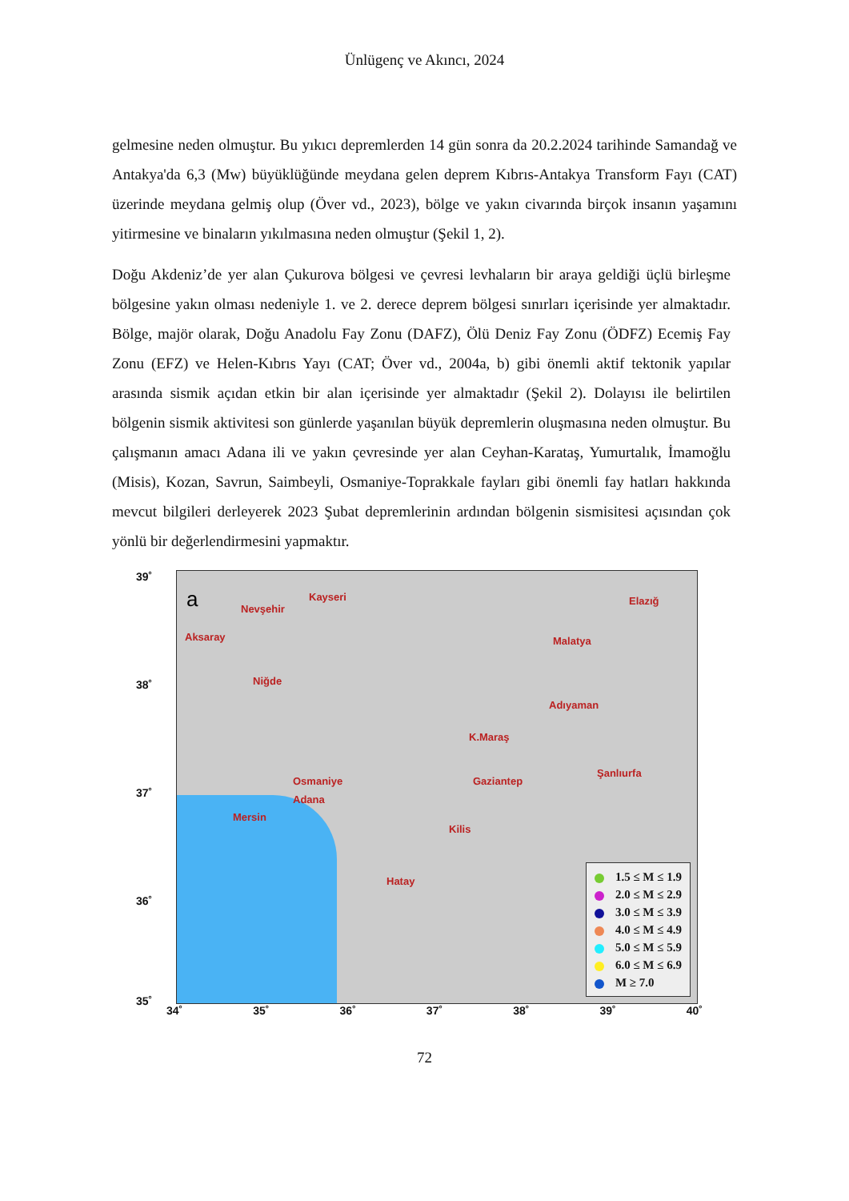Ünlügenç ve Akıncı, 2024
gelmesine neden olmuştur. Bu yıkıcı depremlerden 14 gün sonra da 20.2.2024 tarihinde Samandağ ve Antakya'da 6,3 (Mw) büyüklüğünde meydana gelen deprem Kıbrıs-Antakya Transform Fayı (CAT) üzerinde meydana gelmiş olup (Över vd., 2023), bölge ve yakın civarında birçok insanın yaşamını yitirmesine ve binaların yıkılmasına neden olmuştur (Şekil 1, 2).
Doğu Akdeniz’de yer alan Çukurova bölgesi ve çevresi levhaların bir araya geldiği üçlü birleşme bölgesine yakın olması nedeniyle 1. ve 2. derece deprem bölgesi sınırları içerisinde yer almaktadır. Bölge, majör olarak, Doğu Anadolu Fay Zonu (DAFZ), Ölü Deniz Fay Zonu (ÖDFZ) Ecemiş Fay Zonu (EFZ) ve Helen-Kıbrıs Yayı (CAT; Över vd., 2004a, b) gibi önemli aktif tektonik yapılar arasında sismik açıdan etkin bir alan içerisinde yer almaktadır (Şekil 2). Dolayısı ile belirtilen bölgenin sismik aktivitesi son günlerde yaşanılan büyük depremlerin oluşmasına neden olmuştur. Bu çalışmanın amacı Adana ili ve yakın çevresinde yer alan Ceyhan-Karataş, Yumurtalık, İmamoğlu (Misis), Kozan, Savrun, Saimbeyli, Osmaniye-Toprakkale fayları gibi önemli fay hatları hakkında mevcut bilgileri derleyerek 2023 Şubat depremlerinin ardından bölgenin sismisitesi açısından çok yönlü bir değerlendirmesini yapmaktır.
39˚
38˚
37˚
36˚
35˚
a Nevşehir
Kayseri
Aksaray
Niğde
Elazığ
Malatya
Adıyaman
K.Maraş
Şanlıurfa
Osmaniye Gaziantep
Adana
Mersin
Kilis
Hatay
1.5 ≤ M ≤ 1.9
2.0 ≤ M ≤ 2.9
3.0 ≤ M ≤ 3.9
4.0 ≤ M ≤ 4.9
5.0 ≤ M ≤ 5.9
6.0 ≤ M ≤ 6.9
M ≥ 7.0
34˚ 35˚ 36˚ 37˚ 38˚ 39˚ 40˚
72